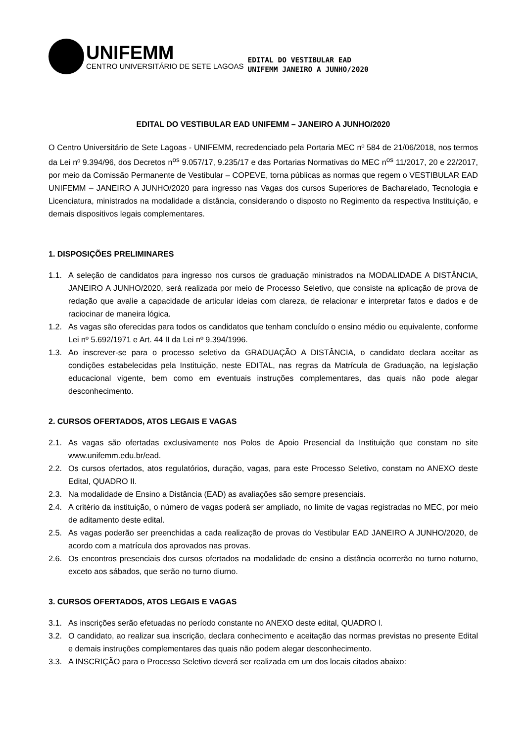UNIFEMM
CENTRO UNIVERSITÁRIO DE SETE LAGOAS
EDITAL DO VESTIBULAR EAD
UNIFEMM JANEIRO A JUNHO/2020
EDITAL DO VESTIBULAR EAD UNIFEMM – JANEIRO A JUNHO/2020
O Centro Universitário de Sete Lagoas - UNIFEMM, recredenciado pela Portaria MEC nº 584 de 21/06/2018, nos termos da Lei nº 9.394/96, dos Decretos n<sup>os</sup> 9.057/17, 9.235/17 e das Portarias Normativas do MEC n<sup>os</sup> 11/2017, 20 e 22/2017, por meio da Comissão Permanente de Vestibular – COPEVE, torna públicas as normas que regem o VESTIBULAR EAD UNIFEMM – JANEIRO A JUNHO/2020 para ingresso nas Vagas dos cursos Superiores de Bacharelado, Tecnologia e Licenciatura, ministrados na modalidade a distância, considerando o disposto no Regimento da respectiva Instituição, e demais dispositivos legais complementares.
1. DISPOSIÇÕES PRELIMINARES
1.1. A seleção de candidatos para ingresso nos cursos de graduação ministrados na MODALIDADE A DISTÂNCIA, JANEIRO A JUNHO/2020, será realizada por meio de Processo Seletivo, que consiste na aplicação de prova de redação que avalie a capacidade de articular ideias com clareza, de relacionar e interpretar fatos e dados e de raciocinar de maneira lógica.
1.2. As vagas são oferecidas para todos os candidatos que tenham concluído o ensino médio ou equivalente, conforme Lei nº 5.692/1971 e Art. 44 II da Lei nº 9.394/1996.
1.3. Ao inscrever-se para o processo seletivo da GRADUAÇÃO A DISTÂNCIA, o candidato declara aceitar as condições estabelecidas pela Instituição, neste EDITAL, nas regras da Matrícula de Graduação, na legislação educacional vigente, bem como em eventuais instruções complementares, das quais não pode alegar desconhecimento.
2. CURSOS OFERTADOS, ATOS LEGAIS E VAGAS
2.1. As vagas são ofertadas exclusivamente nos Polos de Apoio Presencial da Instituição que constam no site www.unifemm.edu.br/ead.
2.2. Os cursos ofertados, atos regulatórios, duração, vagas, para este Processo Seletivo, constam no ANEXO deste Edital, QUADRO II.
2.3. Na modalidade de Ensino a Distância (EAD) as avaliações são sempre presenciais.
2.4. A critério da instituição, o número de vagas poderá ser ampliado, no limite de vagas registradas no MEC, por meio de aditamento deste edital.
2.5. As vagas poderão ser preenchidas a cada realização de provas do Vestibular EAD JANEIRO A JUNHO/2020, de acordo com a matrícula dos aprovados nas provas.
2.6. Os encontros presenciais dos cursos ofertados na modalidade de ensino a distância ocorrerão no turno noturno, exceto aos sábados, que serão no turno diurno.
3. CURSOS OFERTADOS, ATOS LEGAIS E VAGAS
3.1. As inscrições serão efetuadas no período constante no ANEXO deste edital, QUADRO l.
3.2. O candidato, ao realizar sua inscrição, declara conhecimento e aceitação das normas previstas no presente Edital e demais instruções complementares das quais não podem alegar desconhecimento.
3.3. A INSCRIÇÃO para o Processo Seletivo deverá ser realizada em um dos locais citados abaixo: